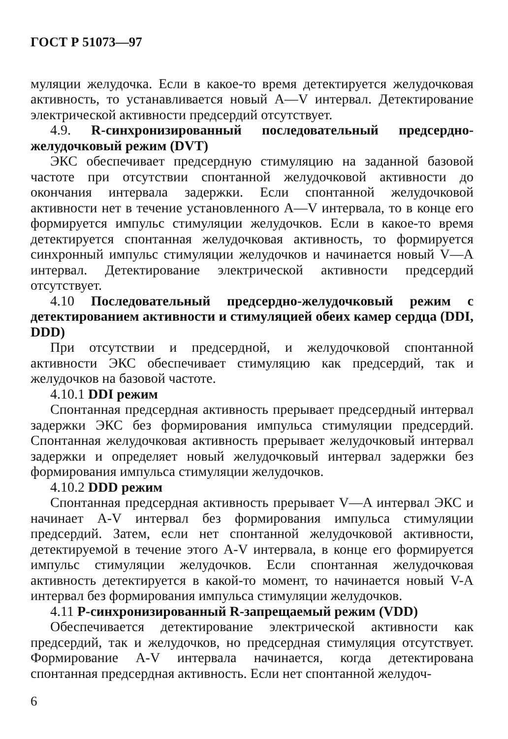ГОСТ Р 51073—97
муляции желудочка. Если в какое-то время детектируется желудочковая активность, то устанавливается новый A—V интервал. Детектирование электрической активности предсердий отсутствует.
4.9. R-синхронизированный последовательный предсердно-желудочковый режим (DVT)
ЭКС обеспечивает предсердную стимуляцию на заданной базовой частоте при отсутствии спонтанной желудочковой активности до окончания интервала задержки. Если спонтанной желудочковой активности нет в течение установленного A—V интервала, то в конце его формируется импульс стимуляции желудочков. Если в какое-то время детектируется спонтанная желудочковая активность, то формируется синхронный импульс стимуляции желудочков и начинается новый V—A интервал. Детектирование электрической активности предсердий отсутствует.
4.10 Последовательный предсердно-желудочковый режим с детектированием активности и стимуляцией обеих камер сердца (DDI, DDD)
При отсутствии и предсердной, и желудочковой спонтанной активности ЭКС обеспечивает стимуляцию как предсердий, так и желудочков на базовой частоте.
4.10.1 DDI режим
Спонтанная предсердная активность прерывает предсердный интервал задержки ЭКС без формирования импульса стимуляции предсердий. Спонтанная желудочковая активность прерывает желудочковый интервал задержки и определяет новый желудочковый интервал задержки без формирования импульса стимуляции желудочков.
4.10.2 DDD режим
Спонтанная предсердная активность прерывает V—A интервал ЭКС и начинает A-V интервал без формирования импульса стимуляции предсердий. Затем, если нет спонтанной желудочковой активности, детектируемой в течение этого A-V интервала, в конце его формируется импульс стимуляции желудочков. Если спонтанная желудочковая активность детектируется в какой-то момент, то начинается новый V-A интервал без формирования импульса стимуляции желудочков.
4.11 Р-синхронизированный R-запрещаемый режим (VDD)
Обеспечивается детектирование электрической активности как предсердий, так и желудочков, но предсердная стимуляция отсутствует. Формирование A-V интервала начинается, когда детектирована спонтанная предсердная активность. Если нет спонтанной желудоч-
6